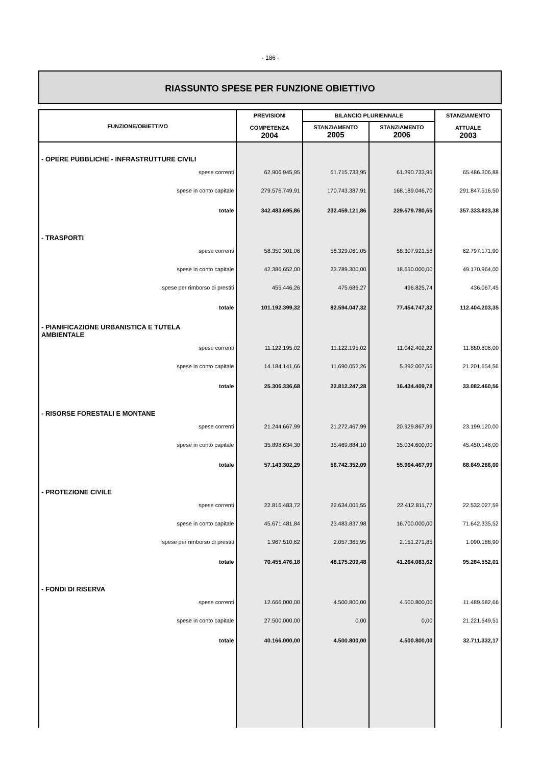- 186 -
RIASSUNTO SPESE PER FUNZIONE OBIETTIVO
| FUNZIONE/OBIETTIVO | PREVISIONI COMPETENZA 2004 | BILANCIO PLURIENNALE | | STANZIAMENTO ATTUALE 2003 |
| --- | --- | --- | --- | --- |
| | | STANZIAMENTO 2005 | STANZIAMENTO 2006 | |
| - OPERE PUBBLICHE - INFRASTRUTTURE CIVILI | | | | |
| spese correnti | 62.906.945,95 | 61.715.733,95 | 61.390.733,95 | 65.486.306,88 |
| spese in conto capitale | 279.576.749,91 | 170.743.387,91 | 168.189.046,70 | 291.847.516,50 |
| totale | 342.483.695,86 | 232.459.121,86 | 229.579.780,65 | 357.333.823,38 |
| - TRASPORTI | | | | |
| spese correnti | 58.350.301,06 | 58.329.061,05 | 58.307.921,58 | 62.797.171,90 |
| spese in conto capitale | 42.386.652,00 | 23.789.300,00 | 18.650.000,00 | 49.170.964,00 |
| spese per rimborso di prestiti | 455.446,26 | 475.686,27 | 496.825,74 | 436.067,45 |
| totale | 101.192.399,32 | 82.594.047,32 | 77.454.747,32 | 112.404.203,35 |
| - PIANIFICAZIONE URBANISTICA E TUTELA AMBIENTALE | | | | |
| spese correnti | 11.122.195,02 | 11.122.195,02 | 11.042.402,22 | 11.880.806,00 |
| spese in conto capitale | 14.184.141,66 | 11.690.052,26 | 5.392.007,56 | 21.201.654,56 |
| totale | 25.306.336,68 | 22.812.247,28 | 16.434.409,78 | 33.082.460,56 |
| - RISORSE FORESTALI E MONTANE | | | | |
| spese correnti | 21.244.667,99 | 21.272.467,99 | 20.929.867,99 | 23.199.120,00 |
| spese in conto capitale | 35.898.634,30 | 35.469.884,10 | 35.034.600,00 | 45.450.146,00 |
| totale | 57.143.302,29 | 56.742.352,09 | 55.964.467,99 | 68.649.266,00 |
| - PROTEZIONE CIVILE | | | | |
| spese correnti | 22.816.483,72 | 22.634.005,55 | 22.412.811,77 | 22.532.027,59 |
| spese in conto capitale | 45.671.481,84 | 23.483.837,98 | 16.700.000,00 | 71.642.335,52 |
| spese per rimborso di prestiti | 1.967.510,62 | 2.057.365,95 | 2.151.271,85 | 1.090.188,90 |
| totale | 70.455.476,18 | 48.175.209,48 | 41.264.083,62 | 95.264.552,01 |
| - FONDI DI RISERVA | | | | |
| spese correnti | 12.666.000,00 | 4.500.800,00 | 4.500.800,00 | 11.489.682,66 |
| spese in conto capitale | 27.500.000,00 | 0,00 | 0,00 | 21.221.649,51 |
| totale | 40.166.000,00 | 4.500.800,00 | 4.500.800,00 | 32.711.332,17 |